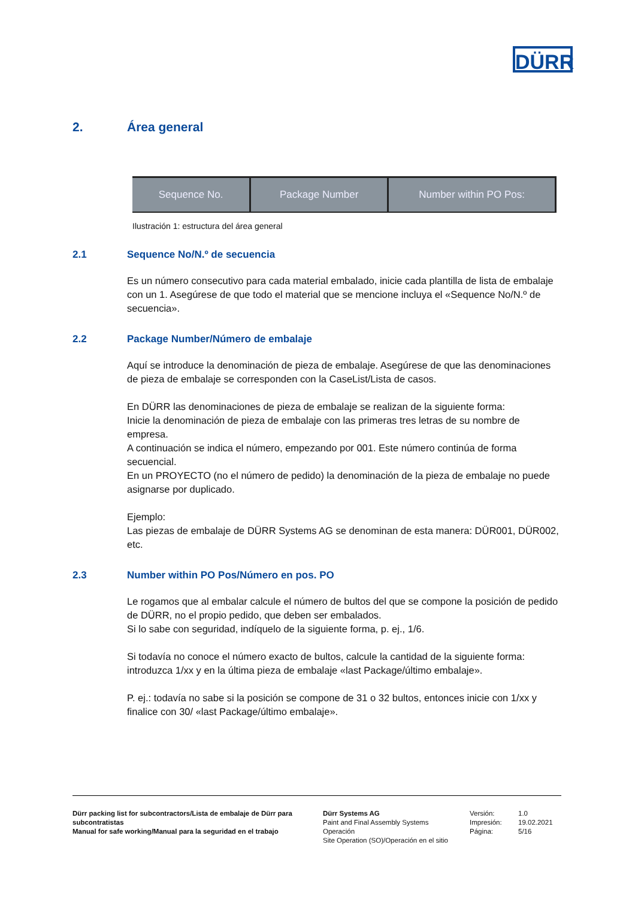DÜRR
2. Área general
Sequence No. Package Number Number within PO Pos:
Ilustración 1: estructura del área general
2.1 Sequence No/N.º de secuencia
Es un número consecutivo para cada material embalado, inicie cada plantilla de lista de embalaje con un 1. Asegúrese de que todo el material que se mencione incluya el «Sequence No/N.º de secuencia».
2.2 Package Number/Número de embalaje
Aquí se introduce la denominación de pieza de embalaje. Asegúrese de que las denominaciones de pieza de embalaje se corresponden con la CaseList/Lista de casos.
En DÜRR las denominaciones de pieza de embalaje se realizan de la siguiente forma:
Inicie la denominación de pieza de embalaje con las primeras tres letras de su nombre de empresa.
A continuación se indica el número, empezando por 001. Este número continúa de forma secuencial.
En un PROYECTO (no el número de pedido) la denominación de la pieza de embalaje no puede asignarse por duplicado.
Ejemplo:
Las piezas de embalaje de DÜRR Systems AG se denominan de esta manera: DÜR001, DÜR002, etc.
2.3 Number within PO Pos/Número en pos. PO
Le rogamos que al embalar calcule el número de bultos del que se compone la posición de pedido de DÜRR, no el propio pedido, que deben ser embalados.
Si lo sabe con seguridad, indíquelo de la siguiente forma, p. ej., 1/6.
Si todavía no conoce el número exacto de bultos, calcule la cantidad de la siguiente forma: introduzca 1/xx y en la última pieza de embalaje «last Package/último embalaje».
P. ej.: todavía no sabe si la posición se compone de 31 o 32 bultos, entonces inicie con 1/xx y finalice con 30/ «last Package/último embalaje».
Dürr packing list for subcontractors/Lista de embalaje de Dürr para subcontratistas
Manual for safe working/Manual para la seguridad en el trabajo
Dürr Systems AG
Paint and Final Assembly Systems
Operación
Site Operation (SO)/Operación en el sitio
Versión:
Impresión:
Página:
1.0
19.02.2021
5/16